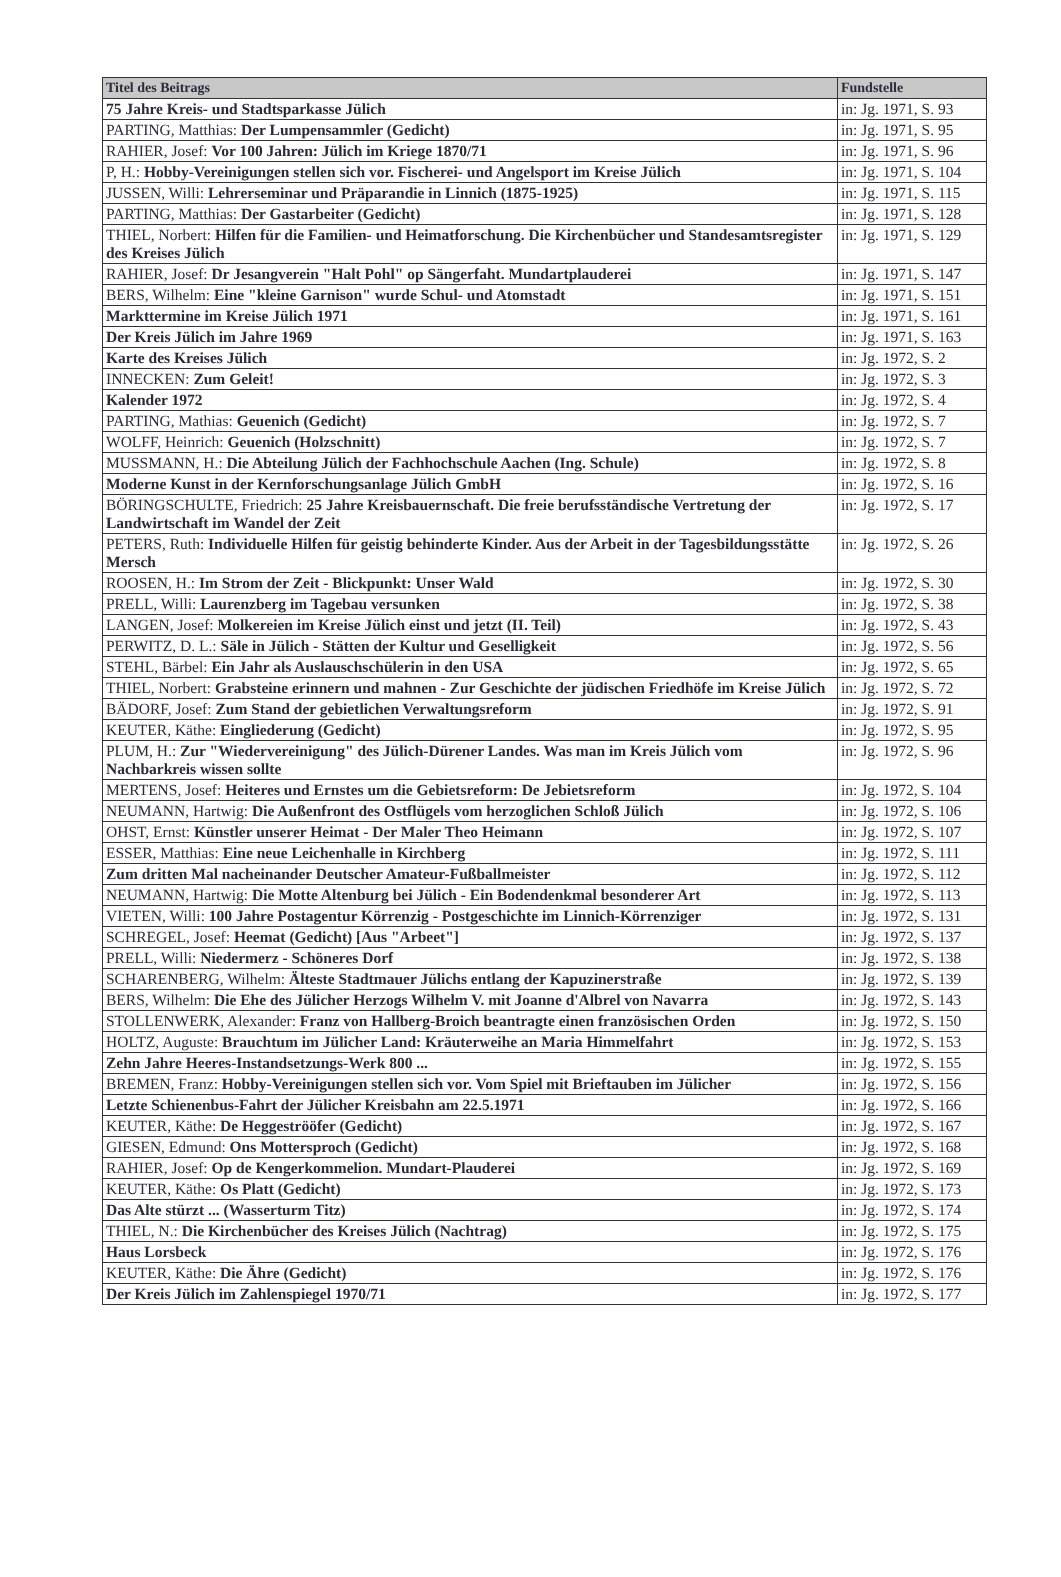| Titel des Beitrags | Fundstelle |
| --- | --- |
| 75 Jahre Kreis- und Stadtsparkasse Jülich | in: Jg. 1971, S. 93 |
| PARTING, Matthias: Der Lumpensammler (Gedicht) | in: Jg. 1971, S. 95 |
| RAHIER, Josef: Vor 100 Jahren: Jülich im Kriege 1870/71 | in: Jg. 1971, S. 96 |
| P, H.: Hobby-Vereinigungen stellen sich vor. Fischerei- und Angelsport im Kreise Jülich | in: Jg. 1971, S. 104 |
| JUSSEN, Willi: Lehrerseminar und Präparandie in Linnich (1875-1925) | in: Jg. 1971, S. 115 |
| PARTING, Matthias: Der Gastarbeiter (Gedicht) | in: Jg. 1971, S. 128 |
| THIEL, Norbert: Hilfen für die Familien- und Heimatforschung. Die Kirchenbücher und Standesamtsregister des Kreises Jülich | in: Jg. 1971, S. 129 |
| RAHIER, Josef: Dr Jesangverein "Halt Pohl" op Sängerfaht. Mundartplauderei | in: Jg. 1971, S. 147 |
| BERS, Wilhelm: Eine "kleine Garnison" wurde Schul- und Atomstadt | in: Jg. 1971, S. 151 |
| Markttermine im Kreise Jülich 1971 | in: Jg. 1971, S. 161 |
| Der Kreis Jülich im Jahre 1969 | in: Jg. 1971, S. 163 |
| Karte des Kreises Jülich | in: Jg. 1972, S. 2 |
| INNECKEN: Zum Geleit! | in: Jg. 1972, S. 3 |
| Kalender 1972 | in: Jg. 1972, S. 4 |
| PARTING, Mathias: Geuenich (Gedicht) | in: Jg. 1972, S. 7 |
| WOLFF, Heinrich: Geuenich (Holzschnitt) | in: Jg. 1972, S. 7 |
| MUSSMANN, H.: Die Abteilung Jülich der Fachhochschule Aachen (Ing. Schule) | in: Jg. 1972, S. 8 |
| Moderne Kunst in der Kernforschungsanlage Jülich GmbH | in: Jg. 1972, S. 16 |
| BÖRINGSCHULTE, Friedrich: 25 Jahre Kreisbauernschaft. Die freie berufsständische Vertretung der Landwirtschaft im Wandel der Zeit | in: Jg. 1972, S. 17 |
| PETERS, Ruth: Individuelle Hilfen für geistig behinderte Kinder. Aus der Arbeit in der Tagesbildungsstätte Mersch | in: Jg. 1972, S. 26 |
| ROOSEN, H.: Im Strom der Zeit - Blickpunkt: Unser Wald | in: Jg. 1972, S. 30 |
| PRELL, Willi: Laurenzberg im Tagebau versunken | in: Jg. 1972, S. 38 |
| LANGEN, Josef: Molkereien im Kreise Jülich einst und jetzt (II. Teil) | in: Jg. 1972, S. 43 |
| PERWITZ, D. L.: Säle in Jülich - Stätten der Kultur und Geselligkeit | in: Jg. 1972, S. 56 |
| STEHL, Bärbel: Ein Jahr als Auslauschschülerin in den USA | in: Jg. 1972, S. 65 |
| THIEL, Norbert: Grabsteine erinnern und mahnen - Zur Geschichte der jüdischen Friedhöfe im Kreise Jülich | in: Jg. 1972, S. 72 |
| BÄDORF, Josef: Zum Stand der gebietlichen Verwaltungsreform | in: Jg. 1972, S. 91 |
| KEUTER, Käthe: Eingliederung (Gedicht) | in: Jg. 1972, S. 95 |
| PLUM, H.: Zur "Wiedervereinigung" des Jülich-Dürener Landes. Was man im Kreis Jülich vom Nachbarkreis wissen sollte | in: Jg. 1972, S. 96 |
| MERTENS, Josef: Heiteres und Ernstes um die Gebietsreform: De Jebietsreform | in: Jg. 1972, S. 104 |
| NEUMANN, Hartwig: Die Außenfront des Ostflügels vom herzoglichen Schloß Jülich | in: Jg. 1972, S. 106 |
| OHST, Ernst: Künstler unserer Heimat - Der Maler Theo Heimann | in: Jg. 1972, S. 107 |
| ESSER, Matthias: Eine neue Leichenhalle in Kirchberg | in: Jg. 1972, S. 111 |
| Zum dritten Mal nacheinander Deutscher Amateur-Fußballmeister | in: Jg. 1972, S. 112 |
| NEUMANN, Hartwig: Die Motte Altenburg bei Jülich - Ein Bodendenkmal besonderer Art | in: Jg. 1972, S. 113 |
| VIETEN, Willi: 100 Jahre Postagentur Körrenzig - Postgeschichte im Linnich-Körrenziger | in: Jg. 1972, S. 131 |
| SCHREGEL, Josef: Heemat (Gedicht) [Aus "Arbeet"] | in: Jg. 1972, S. 137 |
| PRELL, Willi: Niedermerz - Schöneres Dorf | in: Jg. 1972, S. 138 |
| SCHARENBERG, Wilhelm: Älteste Stadtmauer Jülichs entlang der Kapuzinerstraße | in: Jg. 1972, S. 139 |
| BERS, Wilhelm: Die Ehe des Jülicher Herzogs Wilhelm V. mit Joanne d'Albrel von Navarra | in: Jg. 1972, S. 143 |
| STOLLENWERK, Alexander: Franz von Hallberg-Broich beantragte einen französischen Orden | in: Jg. 1972, S. 150 |
| HOLTZ, Auguste: Brauchtum im Jülicher Land: Kräuterweihe an Maria Himmelfahrt | in: Jg. 1972, S. 153 |
| Zehn Jahre Heeres-Instandsetzungs-Werk 800 ... | in: Jg. 1972, S. 155 |
| BREMEN, Franz: Hobby-Vereinigungen stellen sich vor. Vom Spiel mit Brieftauben im Jülicher | in: Jg. 1972, S. 156 |
| Letzte Schienenbus-Fahrt der Jülicher Kreisbahn am 22.5.1971 | in: Jg. 1972, S. 166 |
| KEUTER, Käthe: De Heggeströöfer (Gedicht) | in: Jg. 1972, S. 167 |
| GIESEN, Edmund: Ons Mottersproch (Gedicht) | in: Jg. 1972, S. 168 |
| RAHIER, Josef: Op de Kengerkommelion. Mundart-Plauderei | in: Jg. 1972, S. 169 |
| KEUTER, Käthe: Os Platt (Gedicht) | in: Jg. 1972, S. 173 |
| Das Alte stürzt ... (Wasserturm Titz) | in: Jg. 1972, S. 174 |
| THIEL, N.: Die Kirchenbücher des Kreises Jülich (Nachtrag) | in: Jg. 1972, S. 175 |
| Haus Lorsbeck | in: Jg. 1972, S. 176 |
| KEUTER, Käthe: Die Ähre (Gedicht) | in: Jg. 1972, S. 176 |
| Der Kreis Jülich im Zahlenspiegel 1970/71 | in: Jg. 1972, S. 177 |